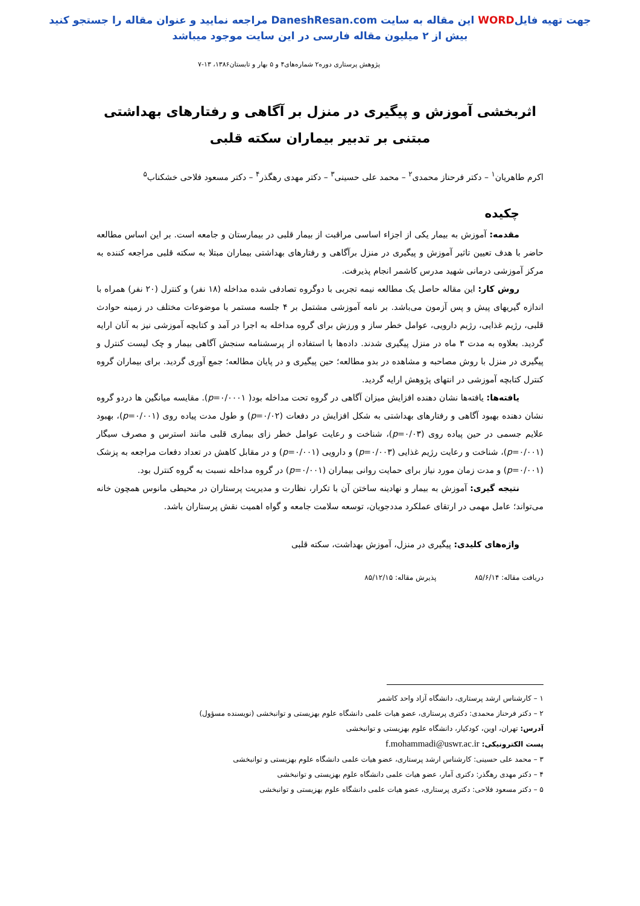جهت تهیه فایلWORD این مقاله به سایت DaneshResan.com مراجعه نمایید و عنوان مقاله را جستجو کنید
بیش از ۲ میلیون مقاله فارسی در این سایت موجود میباشد
پژوهش پرستاری دوره۲ شماره‌های۴ و ۵ بهار و تابستان۱۳۸۶، ۱۳-۷
اثربخشی آموزش و پیگیری در منزل بر آگاهی و رفتارهای بهداشتی
مبتنی بر تدبیر بیماران سکته قلبی
اکرم طاهریان<sup>۱</sup> – دکتر فرحناز محمدی<sup>۲</sup> – محمد علی حسینی<sup>۳</sup> – دکتر مهدی رهگذر<sup>۴</sup> – دکتر مسعود فلاحی خشکناب<sup>۵</sup>
چکیده
مقدمه: آموزش به بیمار یکی از اجزاء اساسی مراقبت از بیمار قلبی در بیمارستان و جامعه است. بر این اساس مطالعه حاضر با هدف تعیین تاثیر آموزش و پیگیری در منزل برآگاهی و رفتارهای بهداشتی بیماران مبتلا به سکته قلبی مراجعه کننده به مرکز آموزشی درمانی شهید مدرس کاشمر انجام پذیرفت.
روش کار: این مقاله حاصل یک مطالعه نیمه تجربی با دوگروه تصادفی شده مداخله (۱۸ نفر) و کنترل (۲۰ نفر) همراه با اندازه گیریهای پیش و پس آزمون می‌باشد. بر نامه آموزشی مشتمل بر ۴ جلسه مستمر با موضوعات مختلف در زمینه حوادث قلبی، رژیم غذایی، رژیم دارویی، عوامل خطر ساز و ورزش برای گروه مداخله به اجرا در آمد و کتابچه آموزشی نیز به آنان ارایه گردید. بعلاوه به مدت ۳ ماه در منزل پیگیری شدند. داده‌ها با استفاده از پرسشنامه سنجش آگاهی بیمار و چک لیست کنترل و پیگیری در منزل با روش مصاحبه و مشاهده در بدو مطالعه؛ حین پیگیری و در پایان مطالعه؛ جمع آوری گردید. برای بیماران گروه کنترل کتابچه آموزشی در انتهای پژوهش ارایه گردید.
یافته‌ها: یافته‌ها نشان دهنده افزایش میزان آگاهی در گروه تحت مداخله بود( p=۰/۰۰۰۱). مقایسه میانگین ها دردو گروه نشان دهنده بهبود آگاهی و رفتارهای بهداشتی به شکل افزایش در دفعات (p=۰/۰۲) و طول مدت پیاده روی (p=۰/۰۰۱)، بهبود علایم جسمی در حین پیاده روی (p=۰/۰۳)، شناخت و رعایت عوامل خطر زای بیماری قلبی مانند استرس و مصرف سیگار (p=۰/۰۰۱)، شناخت و رعایت رژیم غذایی (p=۰/۰۰۳) و دارویی (p=۰/۰۰۱) و در مقابل کاهش در تعداد دفعات مراجعه به پزشک (p=۰/۰۰۱) و مدت زمان مورد نیاز برای حمایت روانی بیماران (p=۰/۰۰۱) در گروه مداخله نسبت به گروه کنترل بود.
نتیجه گیری: آموزش به بیمار و نهادینه ساختن آن با تکرار، نظارت و مدیریت پرستاران در محیطی مانوس همچون خانه می‌تواند؛ عامل مهمی در ارتقای عملکرد مددجویان، توسعه سلامت جامعه و گواه اهمیت نقش پرستاران باشد.
واژه‌های کلیدی: پیگیری در منزل، آموزش بهداشت، سکته قلبی
دریافت مقاله: ۸۵/۶/۱۴ پذیرش مقاله: ۸۵/۱۲/۱۵
۱ – کارشناس ارشد پرستاری، دانشگاه آزاد واحد کاشمر
۲ – دکتر فرحناز محمدی: دکتری پرستاری، عضو هیات علمی دانشگاه علوم بهزیستی و توانبخشی (نویسنده مسؤول)
آدرس: تهران، اوین، کودکیار، دانشگاه علوم بهزیستی و توانبخشی
پست الکترونیکی: f.mohammadi@uswr.ac.ir
۳ – محمد علی حسینی: کارشناس ارشد پرستاری، عضو هیات علمی دانشگاه علوم بهزیستی و توانبخشی
۴ – دکتر مهدی رهگذر: دکتری آمار، عضو هیات علمی دانشگاه علوم بهزیستی و توانبخشی
۵ – دکتر مسعود فلاحی: دکتری پرستاری، عضو هیات علمی دانشگاه علوم بهزیستی و توانبخشی